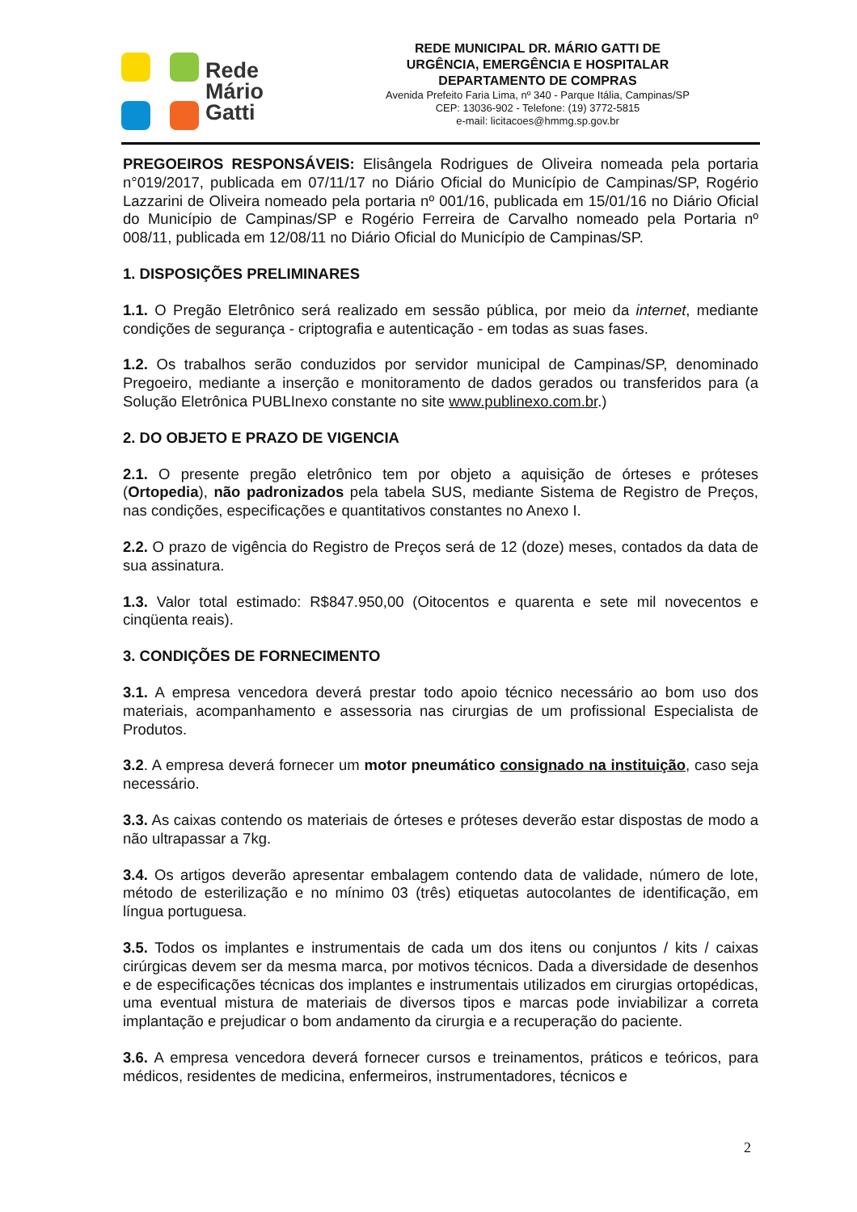Rede
Mário
Gatti
REDE MUNICIPAL DR. MÁRIO GATTI DE
URGÊNCIA, EMERGÊNCIA E HOSPITALAR
DEPARTAMENTO DE COMPRAS
Avenida Prefeito Faria Lima, nº 340 - Parque Itália, Campinas/SP
CEP: 13036-902 - Telefone: (19) 3772-5815
e-mail: licitacoes@hmmg.sp.gov.br
PREGOEIROS RESPONSÁVEIS: Elisângela Rodrigues de Oliveira nomeada pela portaria n°019/2017, publicada em 07/11/17 no Diário Oficial do Município de Campinas/SP, Rogério Lazzarini de Oliveira nomeado pela portaria nº 001/16, publicada em 15/01/16 no Diário Oficial do Município de Campinas/SP e Rogério Ferreira de Carvalho nomeado pela Portaria nº 008/11, publicada em 12/08/11 no Diário Oficial do Município de Campinas/SP.
1. DISPOSIÇÕES PRELIMINARES
1.1. O Pregão Eletrônico será realizado em sessão pública, por meio da internet, mediante condições de segurança - criptografia e autenticação - em todas as suas fases.
1.2. Os trabalhos serão conduzidos por servidor municipal de Campinas/SP, denominado Pregoeiro, mediante a inserção e monitoramento de dados gerados ou transferidos para (a Solução Eletrônica PUBLInexo constante no site www.publinexo.com.br.)
2. DO OBJETO E PRAZO DE VIGENCIA
2.1. O presente pregão eletrônico tem por objeto a aquisição de órteses e próteses (Ortopedia), não padronizados pela tabela SUS, mediante Sistema de Registro de Preços, nas condições, especificações e quantitativos constantes no Anexo I.
2.2. O prazo de vigência do Registro de Preços será de 12 (doze) meses, contados da data de sua assinatura.
1.3. Valor total estimado: R$847.950,00 (Oitocentos e quarenta e sete mil novecentos e cinqüenta reais).
3. CONDIÇÕES DE FORNECIMENTO
3.1. A empresa vencedora deverá prestar todo apoio técnico necessário ao bom uso dos materiais, acompanhamento e assessoria nas cirurgias de um profissional Especialista de Produtos.
3.2. A empresa deverá fornecer um motor pneumático consignado na instituição, caso seja necessário.
3.3. As caixas contendo os materiais de órteses e próteses deverão estar dispostas de modo a não ultrapassar a 7kg.
3.4. Os artigos deverão apresentar embalagem contendo data de validade, número de lote, método de esterilização e no mínimo 03 (três) etiquetas autocolantes de identificação, em língua portuguesa.
3.5. Todos os implantes e instrumentais de cada um dos itens ou conjuntos / kits / caixas cirúrgicas devem ser da mesma marca, por motivos técnicos. Dada a diversidade de desenhos e de especificações técnicas dos implantes e instrumentais utilizados em cirurgias ortopédicas, uma eventual mistura de materiais de diversos tipos e marcas pode inviabilizar a correta implantação e prejudicar o bom andamento da cirurgia e a recuperação do paciente.
3.6. A empresa vencedora deverá fornecer cursos e treinamentos, práticos e teóricos, para médicos, residentes de medicina, enfermeiros, instrumentadores, técnicos e
2